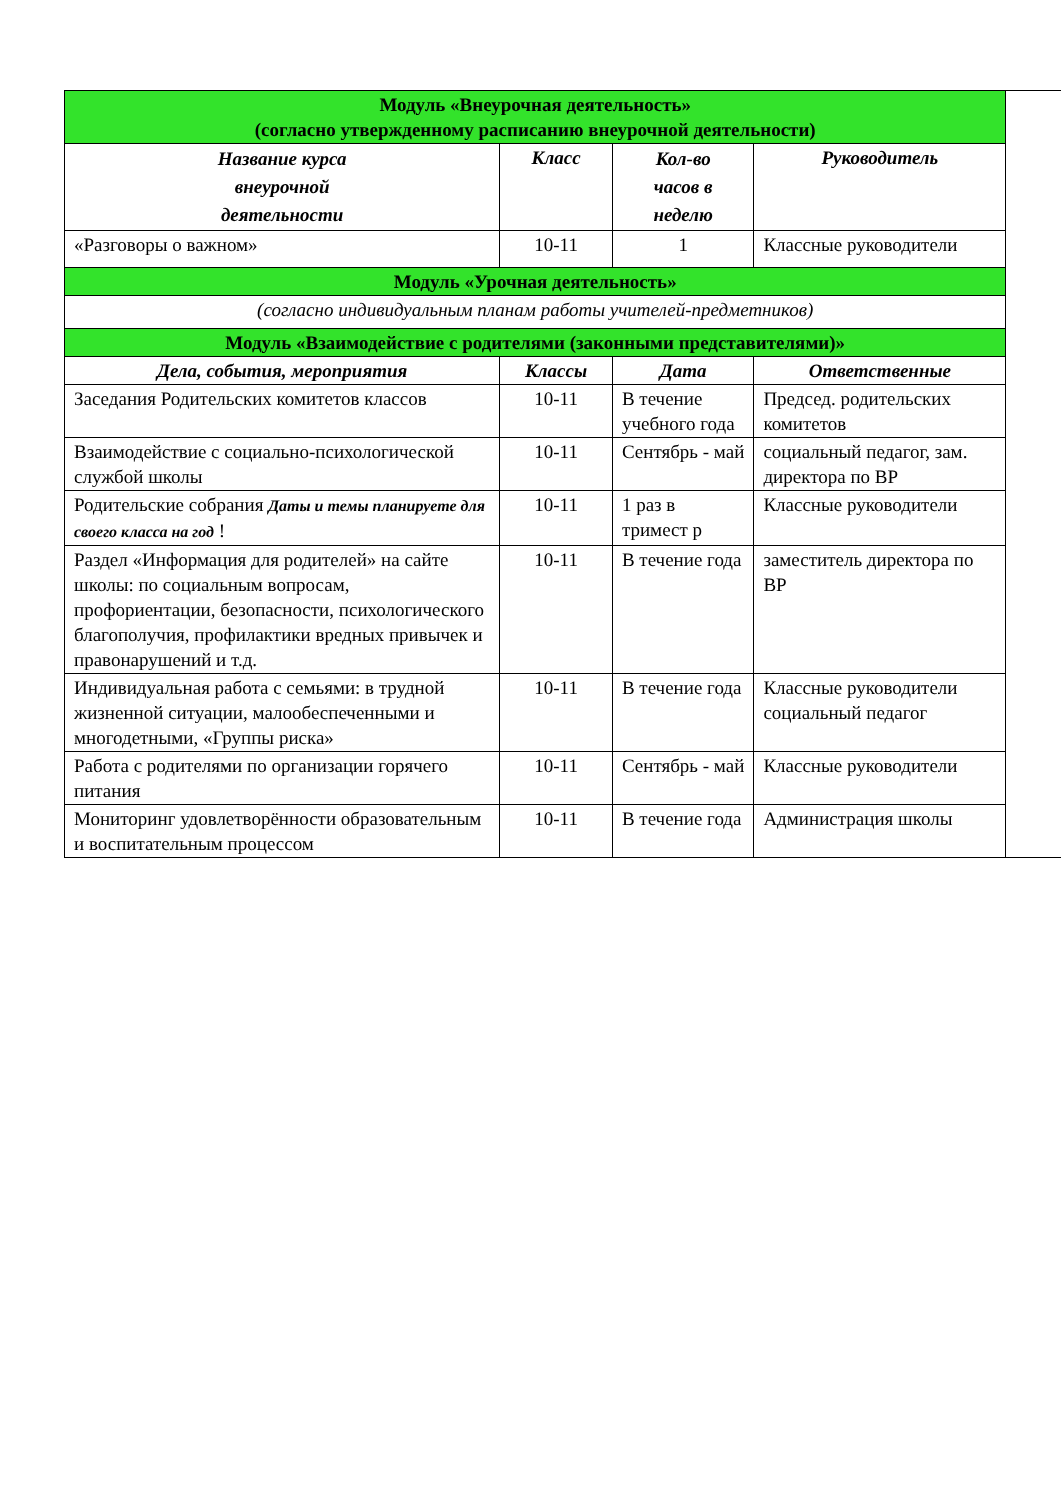| Модуль «Внеурочная деятельность» (согласно утвержденному расписанию внеурочной деятельности) | | | | |
| Название курса внеурочной деятельности | Класс | Кол-во часов в неделю | Руководитель | |
| «Разговоры о важном» | 10-11 | 1 | Классные руководители | |
| Модуль «Урочная деятельность» | | | | |
| (согласно индивидуальным планам работы учителей-предметников) | | | | |
| Модуль «Взаимодействие с родителями (законными представителями)» | | | | |
| Дела, события, мероприятия | Классы | Дата | Ответственные | |
| Заседания Родительских комитетов классов | 10-11 | В течение учебного года | Председ. родительских комитетов | |
| Взаимодействие с социально-психологической службой школы | 10-11 | Сентябрь - май | социальный педагог, зам. директора по ВР | |
| Родительские собрания Даты и темы планируете для своего класса на год ! | 10-11 | 1 раз в тримест р | Классные руководители | |
| Раздел «Информация для родителей» на сайте школы: по социальным вопросам, профориентации, безопасности, психологического благополучия, профилактики вредных привычек и правонарушений и т.д. | 10-11 | В течение года | заместитель директора по ВР | |
| Индивидуальная работа с семьями: в трудной жизненной ситуации, малообеспеченными и многодетными, «Группы риска» | 10-11 | В течение года | Классные руководители социальный педагог | |
| Работа с родителями по организации горячего питания | 10-11 | Сентябрь - май | Классные руководители | |
| Мониторинг удовлетворённости образовательным и воспитательным процессом | 10-11 | В течение года | Администрация школы | |